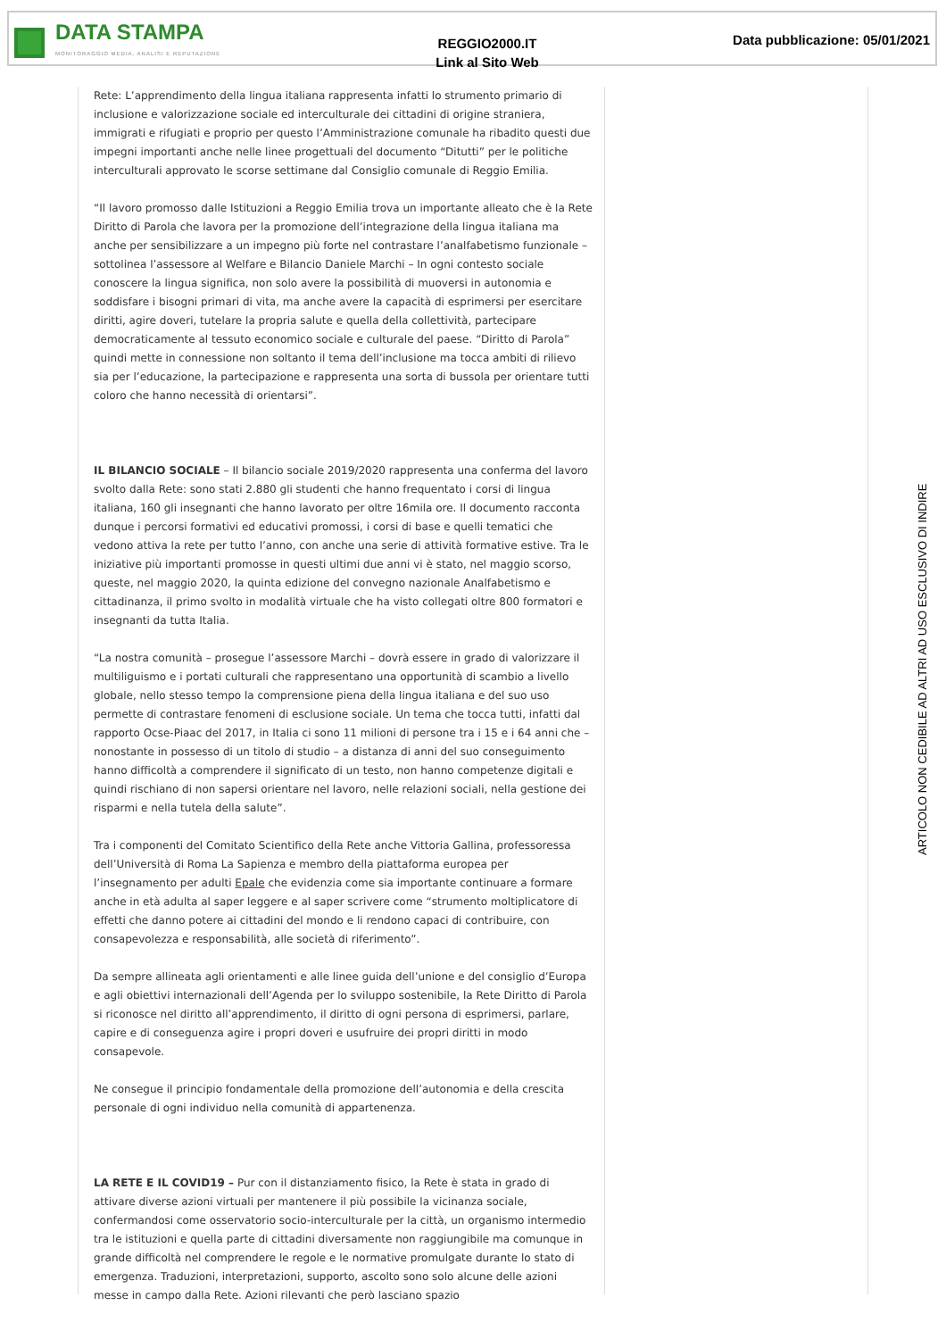DATA STAMPA
MONITORAGGIO MEDIA, ANALISI E REPUTAZIONE
REGGIO2000.IT
Link al Sito Web
Data pubblicazione: 05/01/2021
Rete: L’apprendimento della lingua italiana rappresenta infatti lo strumento primario di inclusione e valorizzazione sociale ed interculturale dei cittadini di origine straniera, immigrati e rifugiati e proprio per questo l’Amministrazione comunale ha ribadito questi due impegni importanti anche nelle linee progettuali del documento “Ditutti” per le politiche interculturali approvato le scorse settimane dal Consiglio comunale di Reggio Emilia.
“Il lavoro promosso dalle Istituzioni a Reggio Emilia trova un importante alleato che è la Rete Diritto di Parola che lavora per la promozione dell’integrazione della lingua italiana ma anche per sensibilizzare a un impegno più forte nel contrastare l’analfabetismo funzionale – sottolinea l’assessore al Welfare e Bilancio Daniele Marchi – In ogni contesto sociale conoscere la lingua significa, non solo avere la possibilità di muoversi in autonomia e soddisfare i bisogni primari di vita, ma anche avere la capacità di esprimersi per esercitare diritti, agire doveri, tutelare la propria salute e quella della collettività, partecipare democraticamente al tessuto economico sociale e culturale del paese. “Diritto di Parola” quindi mette in connessione non soltanto il tema dell’inclusione ma tocca ambiti di rilievo sia per l’educazione, la partecipazione e rappresenta una sorta di bussola per orientare tutti coloro che hanno necessità di orientarsi”.
IL BILANCIO SOCIALE – Il bilancio sociale 2019/2020 rappresenta una conferma del lavoro svolto dalla Rete: sono stati 2.880 gli studenti che hanno frequentato i corsi di lingua italiana, 160 gli insegnanti che hanno lavorato per oltre 16mila ore. Il documento racconta dunque i percorsi formativi ed educativi promossi, i corsi di base e quelli tematici che vedono attiva la rete per tutto l’anno, con anche una serie di attività formative estive. Tra le iniziative più importanti promosse in questi ultimi due anni vi è stato, nel maggio scorso, queste, nel maggio 2020, la quinta edizione del convegno nazionale Analfabetismo e cittadinanza, il primo svolto in modalità virtuale che ha visto collegati oltre 800 formatori e insegnanti da tutta Italia.
“La nostra comunità – prosegue l’assessore Marchi – dovrà essere in grado di valorizzare il multiliguismo e i portati culturali che rappresentano una opportunità di scambio a livello globale, nello stesso tempo la comprensione piena della lingua italiana e del suo uso permette di contrastare fenomeni di esclusione sociale. Un tema che tocca tutti, infatti dal rapporto Ocse-Piaac del 2017, in Italia ci sono 11 milioni di persone tra i 15 e i 64 anni che – nonostante in possesso di un titolo di studio – a distanza di anni del suo conseguimento hanno difficoltà a comprendere il significato di un testo, non hanno competenze digitali e quindi rischiano di non sapersi orientare nel lavoro, nelle relazioni sociali, nella gestione dei risparmi e nella tutela della salute”.
Tra i componenti del Comitato Scientifico della Rete anche Vittoria Gallina, professoressa dell’Università di Roma La Sapienza e membro della piattaforma europea per l’insegnamento per adulti Epale che evidenzia come sia importante continuare a formare anche in età adulta al saper leggere e al saper scrivere come “strumento moltiplicatore di effetti che danno potere ai cittadini del mondo e li rendono capaci di contribuire, con consapevolezza e responsabilità, alle società di riferimento”.
Da sempre allineata agli orientamenti e alle linee guida dell’unione e del consiglio d’Europa e agli obiettivi internazionali dell’Agenda per lo sviluppo sostenibile, la Rete Diritto di Parola si riconosce nel diritto all’apprendimento, il diritto di ogni persona di esprimersi, parlare, capire e di conseguenza agire i propri doveri e usufruire dei propri diritti in modo consapevole.
Ne consegue il principio fondamentale della promozione dell’autonomia e della crescita personale di ogni individuo nella comunità di appartenenza.
LA RETE E IL COVID19 – Pur con il distanziamento fisico, la Rete è stata in grado di attivare diverse azioni virtuali per mantenere il più possibile la vicinanza sociale, confermandosi come osservatorio socio-interculturale per la città, un organismo intermedio tra le istituzioni e quella parte di cittadini diversamente non raggiungibile ma comunque in grande difficoltà nel comprendere le regole e le normative promulgate durante lo stato di emergenza. Traduzioni, interpretazioni, supporto, ascolto sono solo alcune delle azioni messe in campo dalla Rete. Azioni rilevanti che però lasciano spazio
ARTICOLO NON CEDIBILE AD ALTRI AD USO ESCLUSIVO DI INDIRE